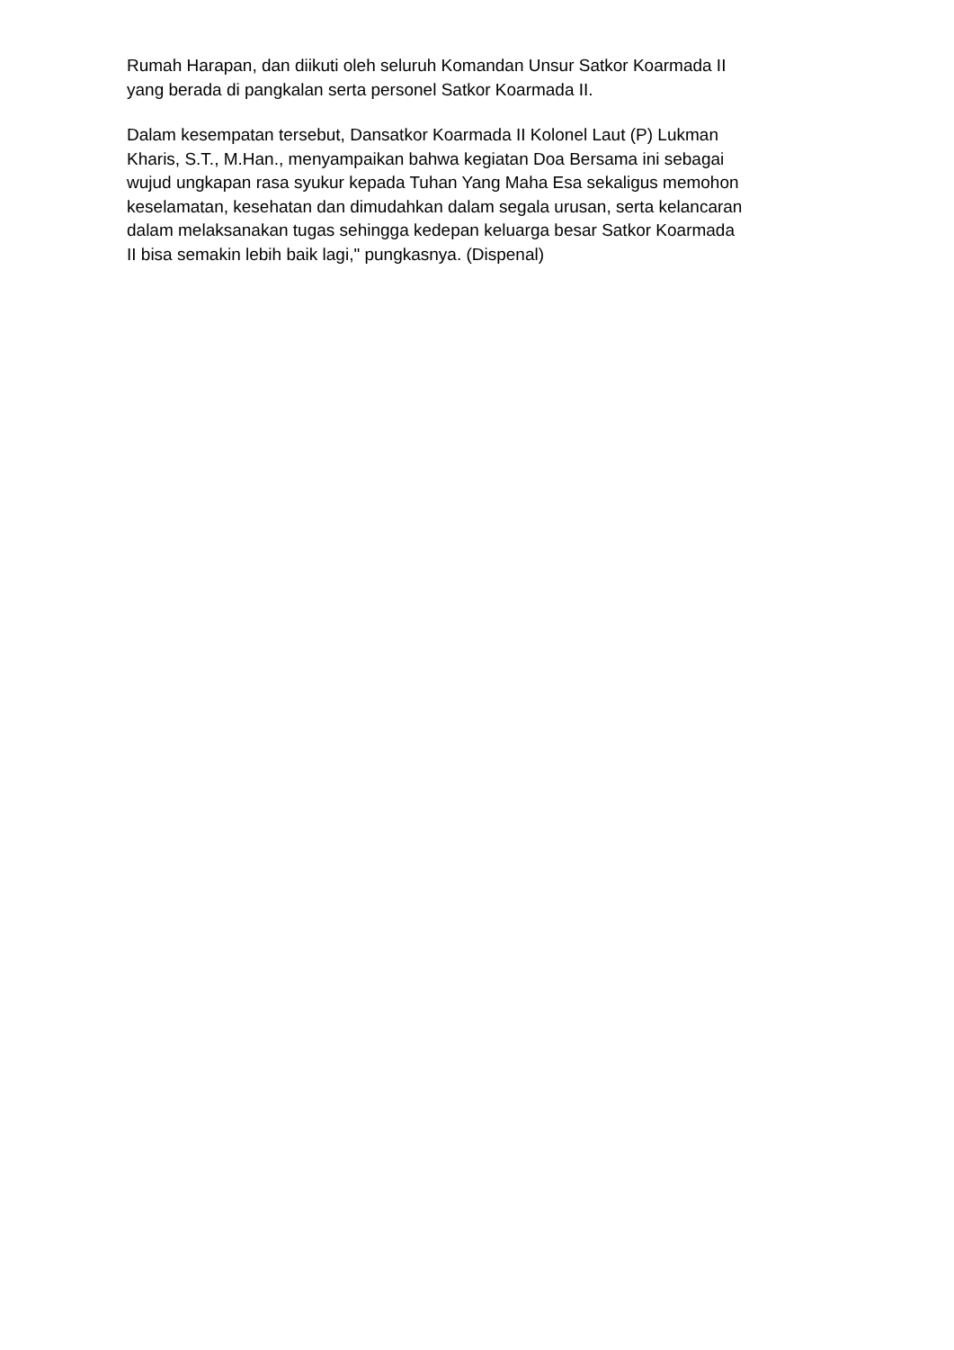Rumah Harapan, dan diikuti oleh seluruh Komandan Unsur Satkor Koarmada II
yang berada di pangkalan serta personel Satkor Koarmada II.
Dalam kesempatan tersebut, Dansatkor Koarmada II Kolonel Laut (P) Lukman
Kharis, S.T., M.Han., menyampaikan bahwa kegiatan Doa Bersama ini sebagai
wujud ungkapan rasa syukur kepada Tuhan Yang Maha Esa sekaligus memohon
keselamatan, kesehatan dan dimudahkan dalam segala urusan, serta kelancaran
dalam melaksanakan tugas sehingga kedepan keluarga besar Satkor Koarmada
II bisa semakin lebih baik lagi," pungkasnya. (Dispenal)